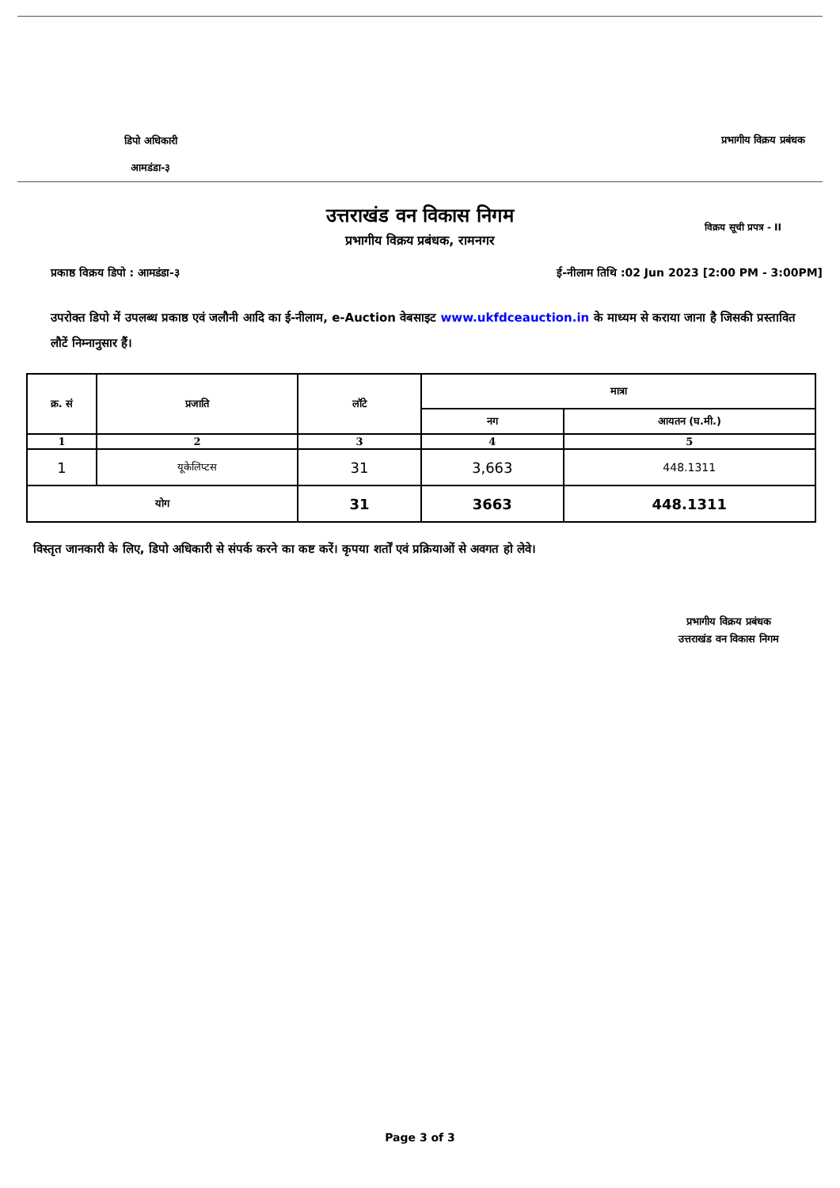डिपो अधिकारी
आमडंडा-३
प्रभागीय विक्रय प्रबंधक
उत्तराखंड वन विकास निगम
प्रभागीय विक्रय प्रबंधक, रामनगर
विक्रय सूची प्रपत्र - II
प्रकाष्ठ विक्रय डिपो : आमडंडा-३ ई-नीलाम तिथि :02 Jun 2023 [2:00 PM - 3:00PM]
उपरोक्त डिपो में उपलब्ध प्रकाष्ठ एवं जलौनी आदि का ई-नीलाम, e-Auction वेबसाइट www.ukfdceauction.in के माध्यम से कराया जाना है जिसकी प्रस्तावित लौटें निम्नानुसार हैं।
| क्र. सं | प्रजाति | लॉटे | मात्रा | |
| --- | --- | --- | --- | --- |
| | | | नग | आयतन (घ.मी.) |
| 1 | 2 | 3 | 4 | 5 |
| 1 | यूकेलिप्टस | 31 | 3,663 | 448.1311 |
| योग | | 31 | 3663 | 448.1311 |
विस्तृत जानकारी के लिए, डिपो अधिकारी से संपर्क करने का कष्ट करें। कृपया शर्तों एवं प्रक्रियाओं से अवगत हो लेवे।
प्रभागीय विक्रय प्रबंधक
उत्तराखंड वन विकास निगम
Page 3 of 3